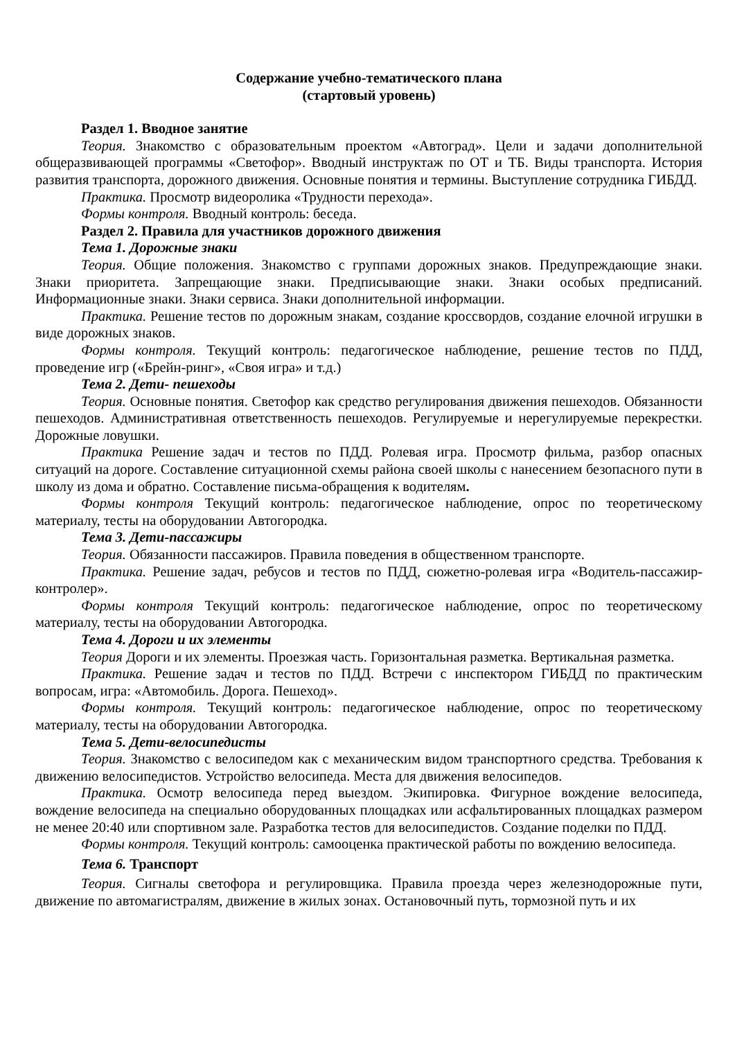Содержание учебно-тематического плана
(стартовый уровень)
Раздел 1. Вводное занятие
Теория. Знакомство с образовательным проектом «Автоград». Цели и задачи дополнительной общеразвивающей программы «Светофор». Вводный инструктаж по ОТ и ТБ. Виды транспорта. История развития транспорта, дорожного движения. Основные понятия и термины. Выступление сотрудника ГИБДД.
Практика. Просмотр видеоролика «Трудности перехода».
Формы контроля. Вводный контроль: беседа.
Раздел 2. Правила для участников дорожного движения
Тема 1. Дорожные знаки
Теория. Общие положения. Знакомство с группами дорожных знаков. Предупреждающие знаки. Знаки приоритета. Запрещающие знаки. Предписывающие знаки. Знаки особых предписаний. Информационные знаки. Знаки сервиса. Знаки дополнительной информации.
Практика. Решение тестов по дорожным знакам, создание кроссвордов, создание елочной игрушки в виде дорожных знаков.
Формы контроля. Текущий контроль: педагогическое наблюдение, решение тестов по ПДД, проведение игр («Брейн-ринг», «Своя игра» и т.д.)
Тема 2. Дети- пешеходы
Теория. Основные понятия. Светофор как средство регулирования движения пешеходов. Обязанности пешеходов. Административная ответственность пешеходов. Регулируемые и нерегулируемые перекрестки. Дорожные ловушки.
Практика Решение задач и тестов по ПДД. Ролевая игра. Просмотр фильма, разбор опасных ситуаций на дороге. Составление ситуационной схемы района своей школы с нанесением безопасного пути в школу из дома и обратно. Составление письма-обращения к водителям.
Формы контроля Текущий контроль: педагогическое наблюдение, опрос по теоретическому материалу, тесты на оборудовании Автогородка.
Тема 3. Дети-пассажиры
Теория. Обязанности пассажиров. Правила поведения в общественном транспорте.
Практика. Решение задач, ребусов и тестов по ПДД, сюжетно-ролевая игра «Водитель-пассажир-контролер».
Формы контроля Текущий контроль: педагогическое наблюдение, опрос по теоретическому материалу, тесты на оборудовании Автогородка.
Тема 4. Дороги и их элементы
Теория Дороги и их элементы. Проезжая часть. Горизонтальная разметка. Вертикальная разметка.
Практика. Решение задач и тестов по ПДД. Встречи с инспектором ГИБДД по практическим вопросам, игра: «Автомобиль. Дорога. Пешеход».
Формы контроля. Текущий контроль: педагогическое наблюдение, опрос по теоретическому материалу, тесты на оборудовании Автогородка.
Тема 5. Дети-велосипедисты
Теория. Знакомство с велосипедом как с механическим видом транспортного средства. Требования к движению велосипедистов. Устройство велосипеда. Места для движения велосипедов.
Практика. Осмотр велосипеда перед выездом. Экипировка. Фигурное вождение велосипеда, вождение велосипеда на специально оборудованных площадках или асфальтированных площадках размером не менее 20:40 или спортивном зале. Разработка тестов для велосипедистов. Создание поделки по ПДД.
Формы контроля. Текущий контроль: самооценка практической работы по вождению велосипеда.
Тема 6. Транспорт
Теория. Сигналы светофора и регулировщика. Правила проезда через железнодорожные пути, движение по автомагистралям, движение в жилых зонах. Остановочный путь, тормозной путь и их